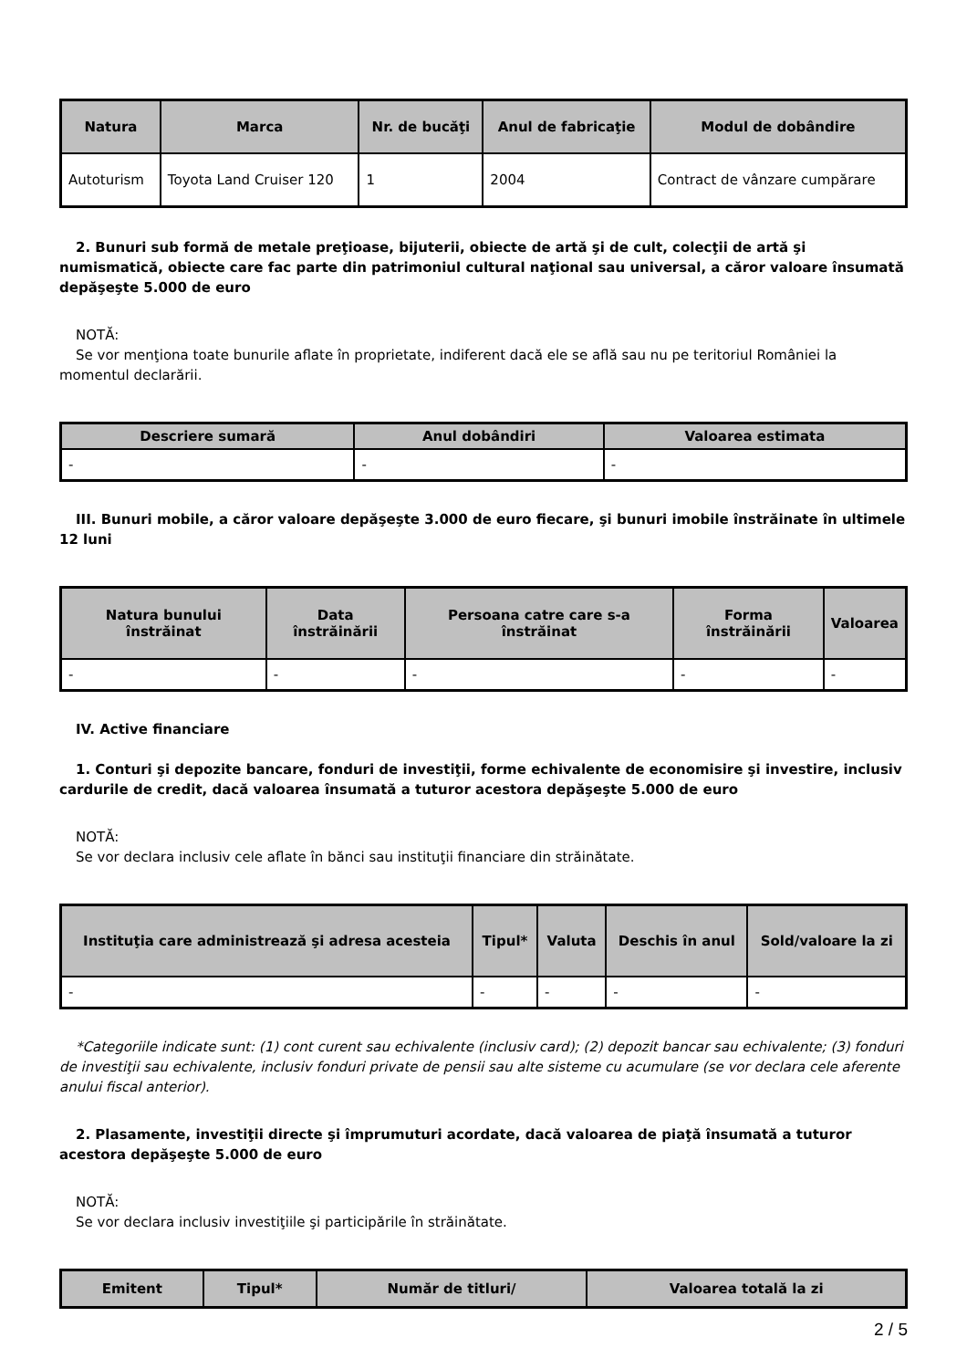| Natura | Marca | Nr. de bucăţi | Anul de fabricaţie | Modul de dobândire |
| --- | --- | --- | --- | --- |
| Autoturism | Toyota Land Cruiser 120 | 1 | 2004 | Contract de vânzare cumpărare |
2. Bunuri sub formă de metale preţioase, bijuterii, obiecte de artă şi de cult, colecţii de artă şi numismatică, obiecte care fac parte din patrimoniul cultural naţional sau universal, a căror valoare însumată depăşeşte 5.000 de euro
NOTĂ:
Se vor menţiona toate bunurile aflate în proprietate, indiferent dacă ele se află sau nu pe teritoriul României la momentul declarării.
| Descriere sumară | Anul dobândiri | Valoarea estimata |
| --- | --- | --- |
| - | - | - |
III. Bunuri mobile, a căror valoare depăşeşte 3.000 de euro fiecare, şi bunuri imobile înstrăinate în ultimele 12 luni
| Natura bunului înstrăinat | Data înstrăinării | Persoana catre care s-a înstrăinat | Forma înstrăinării | Valoarea |
| --- | --- | --- | --- | --- |
| - | - | - | - | - |
IV. Active financiare
1. Conturi şi depozite bancare, fonduri de investiţii, forme echivalente de economisire şi investire, inclusiv cardurile de credit, dacă valoarea însumată a tuturor acestora depăşeşte 5.000 de euro
NOTĂ:
Se vor declara inclusiv cele aflate în bănci sau instituţii financiare din străinătate.
| Instituţia care administrează şi adresa acesteia | Tipul* | Valuta | Deschis în anul | Sold/valoare la zi |
| --- | --- | --- | --- | --- |
| - | - | - | - | - |
*Categoriile indicate sunt: (1) cont curent sau echivalente (inclusiv card); (2) depozit bancar sau echivalente; (3) fonduri de investiţii sau echivalente, inclusiv fonduri private de pensii sau alte sisteme cu acumulare (se vor declara cele aferente anului fiscal anterior).
2. Plasamente, investiţii directe şi împrumuturi acordate, dacă valoarea de piaţă însumată a tuturor acestora depăşeşte 5.000 de euro
NOTĂ:
Se vor declara inclusiv investiţiile şi participările în străinătate.
| Emitent | Tipul* | Număr de titluri/ | Valoarea totală la zi |
| --- | --- | --- | --- |
2 / 5